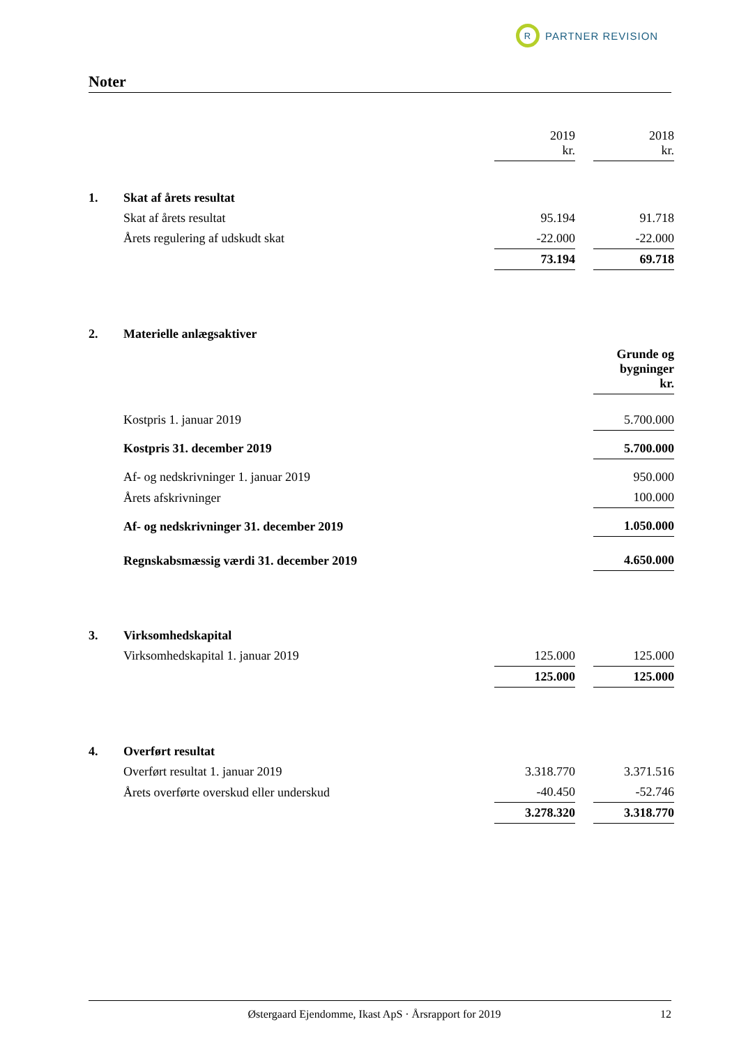R
PARTNER REVISION
Noter
| | | 2019 kr. | | 2018 kr. |
| 1. | Skat af årets resultat | | | |
| | Skat af årets resultat | 95.194 | | 91.718 |
| | Årets regulering af udskudt skat | -22.000 | | -22.000 |
| | | 73.194 | | 69.718 |
| 2. | Materielle anlægsaktiver | | | |
| | | | | Grunde og bygninger kr. |
| | Kostpris 1. januar 2019 | | | 5.700.000 |
| | Kostpris 31. december 2019 | | | 5.700.000 |
| | Af- og nedskrivninger 1. januar 2019 | | | 950.000 |
| | Årets afskrivninger | | | 100.000 |
| | Af- og nedskrivninger 31. december 2019 | | | 1.050.000 |
| | Regnskabsmæssig værdi 31. december 2019 | | | 4.650.000 |
| 3. | Virksomhedskapital | | | |
| | Virksomhedskapital 1. januar 2019 | 125.000 | | 125.000 |
| | | 125.000 | | 125.000 |
| 4. | Overført resultat | | | |
| | Overført resultat 1. januar 2019 | 3.318.770 | | 3.371.516 |
| | Årets overførte overskud eller underskud | -40.450 | | -52.746 |
| | | 3.278.320 | | 3.318.770 |
Østergaard Ejendomme, Ikast ApS · Årsrapport for 2019 12